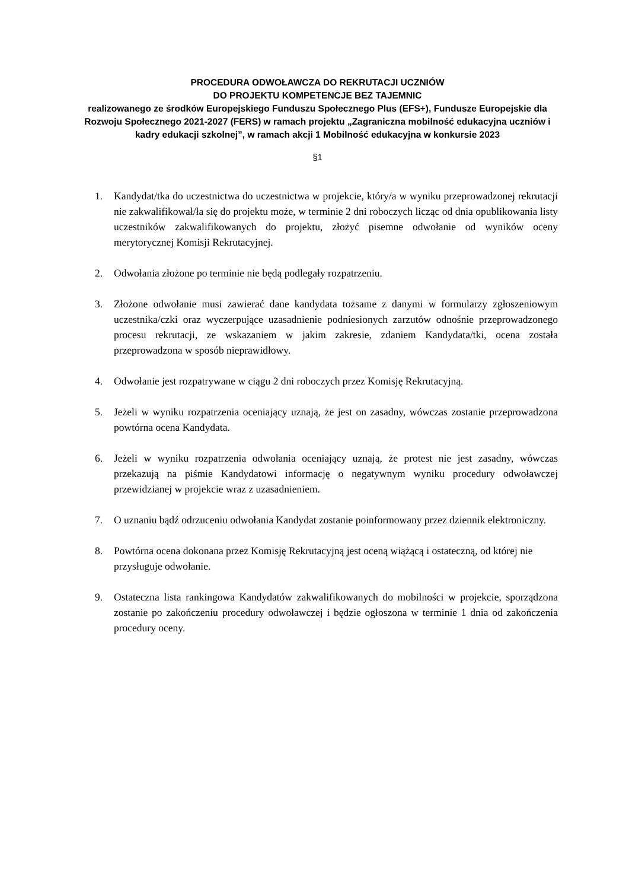PROCEDURA ODWOŁAWCZA DO REKRUTACJI UCZNIÓW
DO PROJEKTU KOMPETENCJE BEZ TAJEMNIC
realizowanego ze środków Europejskiego Funduszu Społecznego Plus (EFS+), Fundusze Europejskie dla Rozwoju Społecznego 2021-2027 (FERS) w ramach projektu „Zagraniczna mobilność edukacyjna uczniów i kadry edukacji szkolnej”, w ramach akcji 1 Mobilność edukacyjna w konkursie 2023
§1
1. Kandydat/tka do uczestnictwa do uczestnictwa w projekcie, który/a w wyniku przeprowadzonej rekrutacji nie zakwalifikował/ła się do projektu może, w terminie 2 dni roboczych licząc od dnia opublikowania listy uczestników zakwalifikowanych do projektu, złożyć pisemne odwołanie od wyników oceny merytorycznej Komisji Rekrutacyjnej.
2. Odwołania złożone po terminie nie będą podlegały rozpatrzeniu.
3. Złożone odwołanie musi zawierać dane kandydata tożsame z danymi w formularzy zgłoszeniowym uczestnika/czki oraz wyczerpujące uzasadnienie podniesionych zarzutów odnośnie przeprowadzonego procesu rekrutacji, ze wskazaniem w jakim zakresie, zdaniem Kandydata/tki, ocena została przeprowadzona w sposób nieprawidłowy.
4. Odwołanie jest rozpatrywane w ciągu 2 dni roboczych przez Komisję Rekrutacyjną.
5. Jeżeli w wyniku rozpatrzenia oceniający uznają, że jest on zasadny, wówczas zostanie przeprowadzona powtórna ocena Kandydata.
6. Jeżeli w wyniku rozpatrzenia odwołania oceniający uznają, że protest nie jest zasadny, wówczas przekazują na piśmie Kandydatowi informację o negatywnym wyniku procedury odwoławczej przewidzianej w projekcie wraz z uzasadnieniem.
7. O uznaniu bądź odrzuceniu odwołania Kandydat zostanie poinformowany przez dziennik elektroniczny.
8. Powtórna ocena dokonana przez Komisję Rekrutacyjną jest oceną wiążącą i ostateczną, od której nie przysługuje odwołanie.
9. Ostateczna lista rankingowa Kandydatów zakwalifikowanych do mobilności w projekcie, sporządzona zostanie po zakończeniu procedury odwoławczej i będzie ogłoszona w terminie 1 dnia od zakończenia procedury oceny.